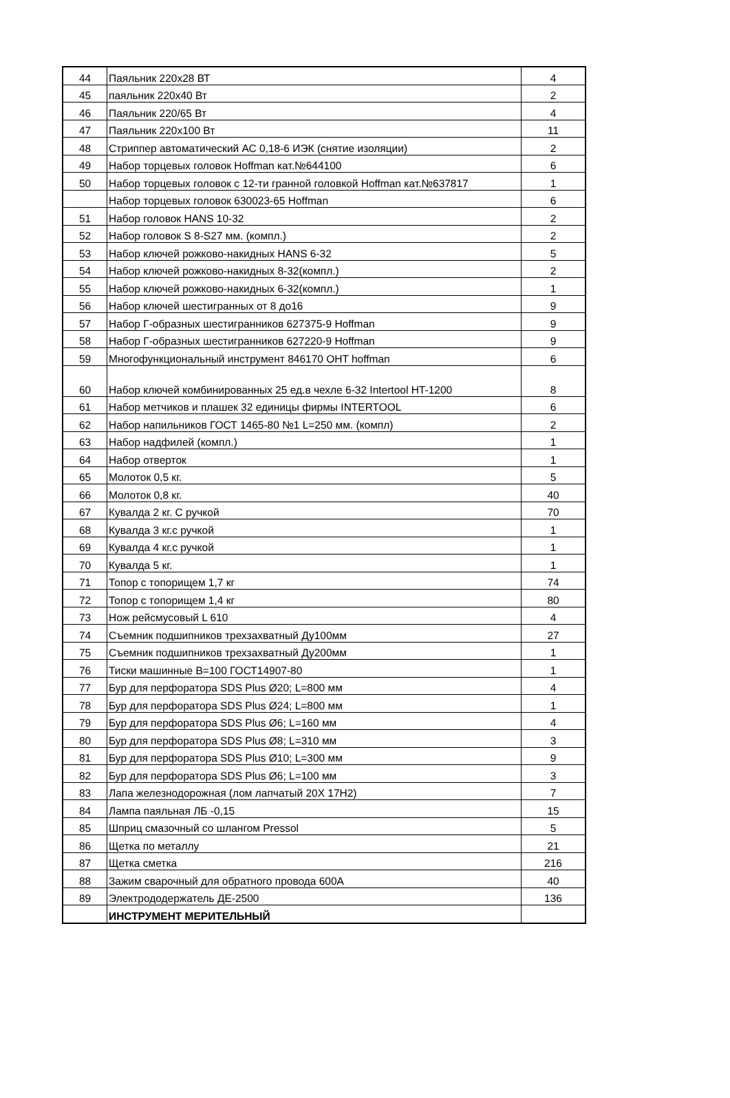| 44 | Паяльник 220х28 ВТ | 4 |
| 45 | паяльник 220х40 Вт | 2 |
| 46 | Паяльник 220/65 Вт | 4 |
| 47 | Паяльник 220х100 Вт | 11 |
| 48 | Стриппер автоматический АС 0,18-6 ИЭК (снятие изоляции) | 2 |
| 49 | Набор торцевых головок Hoffman кат.№644100 | 6 |
| 50 | Набор торцевых головок с 12-ти гранной головкой Hoffman кат.№637817 | 1 |
| | Набор торцевых головок 630023-65 Hoffman | 6 |
| 51 | Набор головок HANS 10-32 | 2 |
| 52 | Набор головок S 8-S27 мм. (компл.) | 2 |
| 53 | Набор ключей рожково-накидных HANS 6-32 | 5 |
| 54 | Набор ключей рожково-накидных 8-32(компл.) | 2 |
| 55 | Набор ключей рожково-накидных 6-32(компл.) | 1 |
| 56 | Набор ключей шестигранных от 8 до16 | 9 |
| 57 | Набор Г-образных шестигранников 627375-9 Hoffman | 9 |
| 58 | Набор Г-образных шестигранников 627220-9 Hoffman | 9 |
| 59 | Многофункциональный инструмент 846170 OHT hoffman | 6 |
| 60 | Набор ключей комбинированных 25 ед.в чехле 6-32 Intertool HT-1200 | 8 |
| 61 | Набор метчиков и плашек 32 единицы фирмы INTERTOOL | 6 |
| 62 | Набор напильников ГОСТ 1465-80 №1 L=250 мм. (компл) | 2 |
| 63 | Набор надфилей (компл.) | 1 |
| 64 | Набор отверток | 1 |
| 65 | Молоток 0,5 кг. | 5 |
| 66 | Молоток 0,8 кг. | 40 |
| 67 | Кувалда 2 кг. С ручкой | 70 |
| 68 | Кувалда 3 кг.с ручкой | 1 |
| 69 | Кувалда 4 кг.с ручкой | 1 |
| 70 | Кувалда 5 кг. | 1 |
| 71 | Топор с топорищем 1,7 кг | 74 |
| 72 | Топор с топорищем 1,4 кг | 80 |
| 73 | Нож рейсмусовый L 610 | 4 |
| 74 | Съемник подшипников трехзахватный Ду100мм | 27 |
| 75 | Съемник подшипников трехзахватный Ду200мм | 1 |
| 76 | Тиски машинные B=100 ГОСТ14907-80 | 1 |
| 77 | Бур для перфоратора SDS Plus Ø20; L=800 мм | 4 |
| 78 | Бур для перфоратора SDS Plus Ø24; L=800 мм | 1 |
| 79 | Бур для перфоратора SDS Plus Ø6; L=160 мм | 4 |
| 80 | Бур для перфоратора SDS Plus Ø8; L=310 мм | 3 |
| 81 | Бур для перфоратора SDS Plus Ø10; L=300 мм | 9 |
| 82 | Бур для перфоратора SDS Plus Ø6; L=100 мм | 3 |
| 83 | Лапа железнодорожная (лом лапчатый 20Х 17Н2) | 7 |
| 84 | Лампа паяльная ЛБ -0,15 | 15 |
| 85 | Шприц смазочный со шлангом Pressol | 5 |
| 86 | Щетка по металлу | 21 |
| 87 | Щетка сметка | 216 |
| 88 | Зажим сварочный для обратного провода 600А | 40 |
| 89 | Электрододержатель ДЕ-2500 | 136 |
| | ИНСТРУМЕНТ МЕРИТЕЛЬНЫЙ | |